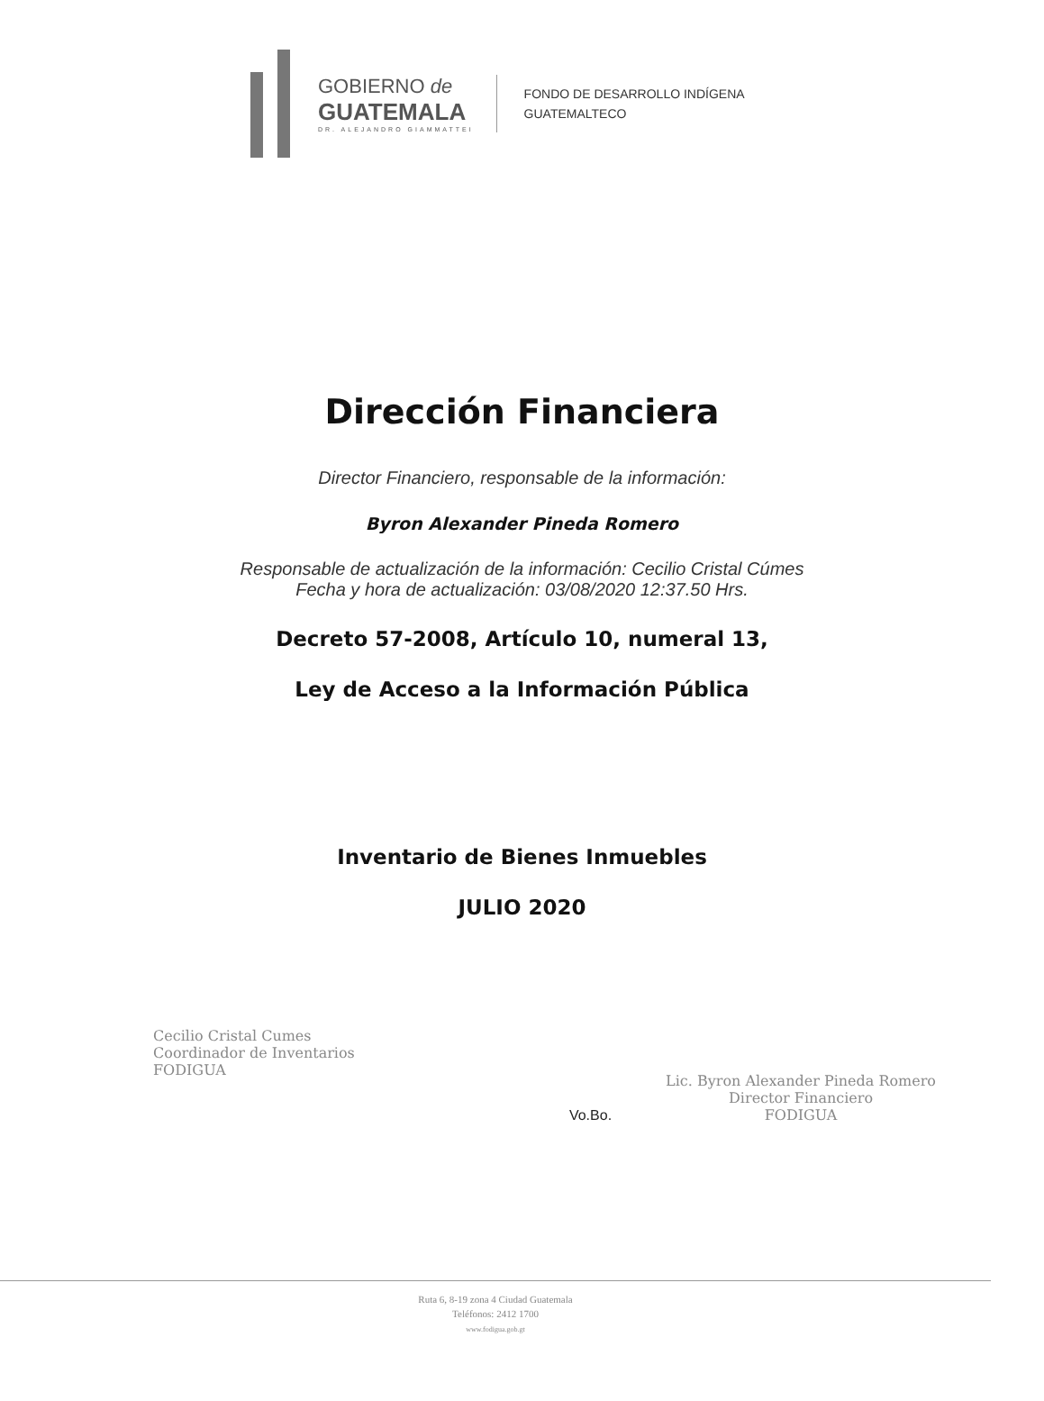GOBIERNO de
GUATEMALA
DR. ALEJANDRO GIAMMATTEI
FONDO DE DESARROLLO INDÍGENA
GUATEMALTECO
Dirección Financiera
Director Financiero, responsable de la información:
Byron Alexander Pineda Romero
Responsable de actualización de la información: Cecilio Cristal Cúmes
Fecha y hora de actualización: 03/08/2020 12:37.50 Hrs.
Decreto 57-2008, Artículo 10, numeral 13,
Ley de Acceso a la Información Pública
Inventario de Bienes Inmuebles
JULIO 2020
Cecilio Cristal Cumes
Coordinador de Inventarios
FODIGUA
Vo.Bo.
Lic. Byron Alexander Pineda Romero
Director Financiero
FODIGUA
Ruta 6, 8-19 zona 4 Ciudad Guatemala
Teléfonos: 2412 1700
www.fodigua.gob.gt